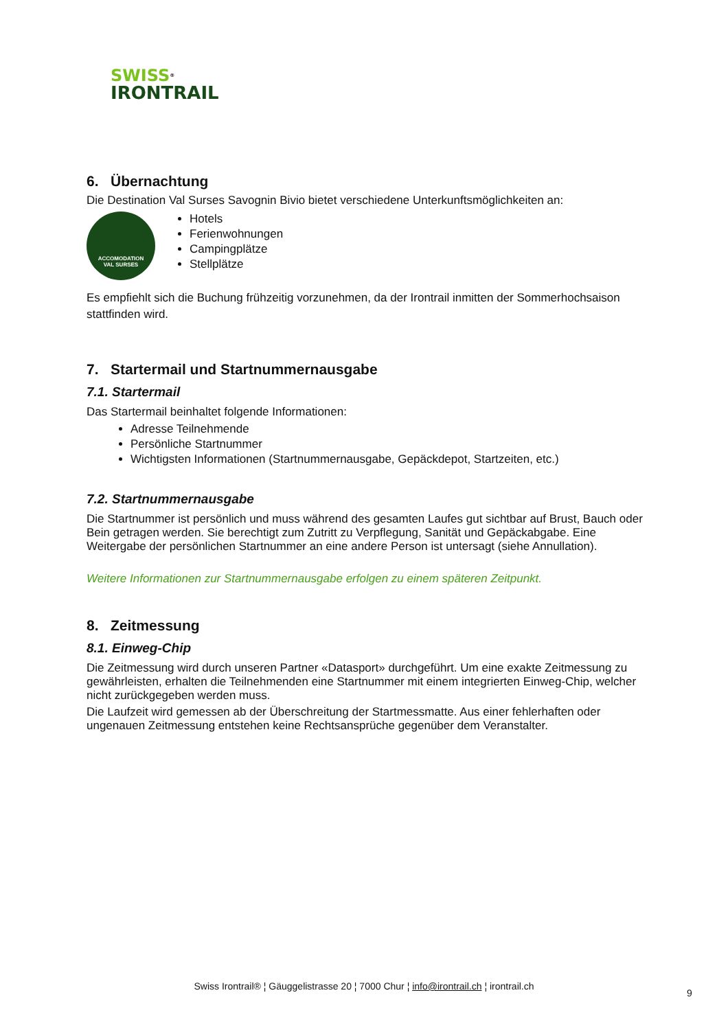SWISS<sup>®</sup>
IRONTRAIL
6. Übernachtung
Die Destination Val Surses Savognin Bivio bietet verschiedene Unterkunftsmöglichkeiten an:
ACCOMODATION
VAL SURSES
Hotels
Ferienwohnungen
Campingplätze
Stellplätze
Es empfiehlt sich die Buchung frühzeitig vorzunehmen, da der Irontrail inmitten der Sommerhochsaison stattfinden wird.
7. Startermail und Startnummernausgabe
7.1. Startermail
Das Startermail beinhaltet folgende Informationen:
Adresse Teilnehmende
Persönliche Startnummer
Wichtigsten Informationen (Startnummernausgabe, Gepäckdepot, Startzeiten, etc.)
7.2. Startnummernausgabe
Die Startnummer ist persönlich und muss während des gesamten Laufes gut sichtbar auf Brust, Bauch oder Bein getragen werden. Sie berechtigt zum Zutritt zu Verpflegung, Sanität und Gepäckabgabe. Eine Weitergabe der persönlichen Startnummer an eine andere Person ist untersagt (siehe Annullation).
Weitere Informationen zur Startnummernausgabe erfolgen zu einem späteren Zeitpunkt.
8. Zeitmessung
8.1. Einweg-Chip
Die Zeitmessung wird durch unseren Partner «Datasport» durchgeführt. Um eine exakte Zeitmessung zu gewährleisten, erhalten die Teilnehmenden eine Startnummer mit einem integrierten Einweg-Chip, welcher nicht zurückgegeben werden muss.
Die Laufzeit wird gemessen ab der Überschreitung der Startmessmatte. Aus einer fehlerhaften oder ungenauen Zeitmessung entstehen keine Rechtsansprüche gegenüber dem Veranstalter.
Swiss Irontrail® ¦ Gäuggelistrasse 20 ¦ 7000 Chur ¦ info@irontrail.ch ¦ irontrail.ch
9